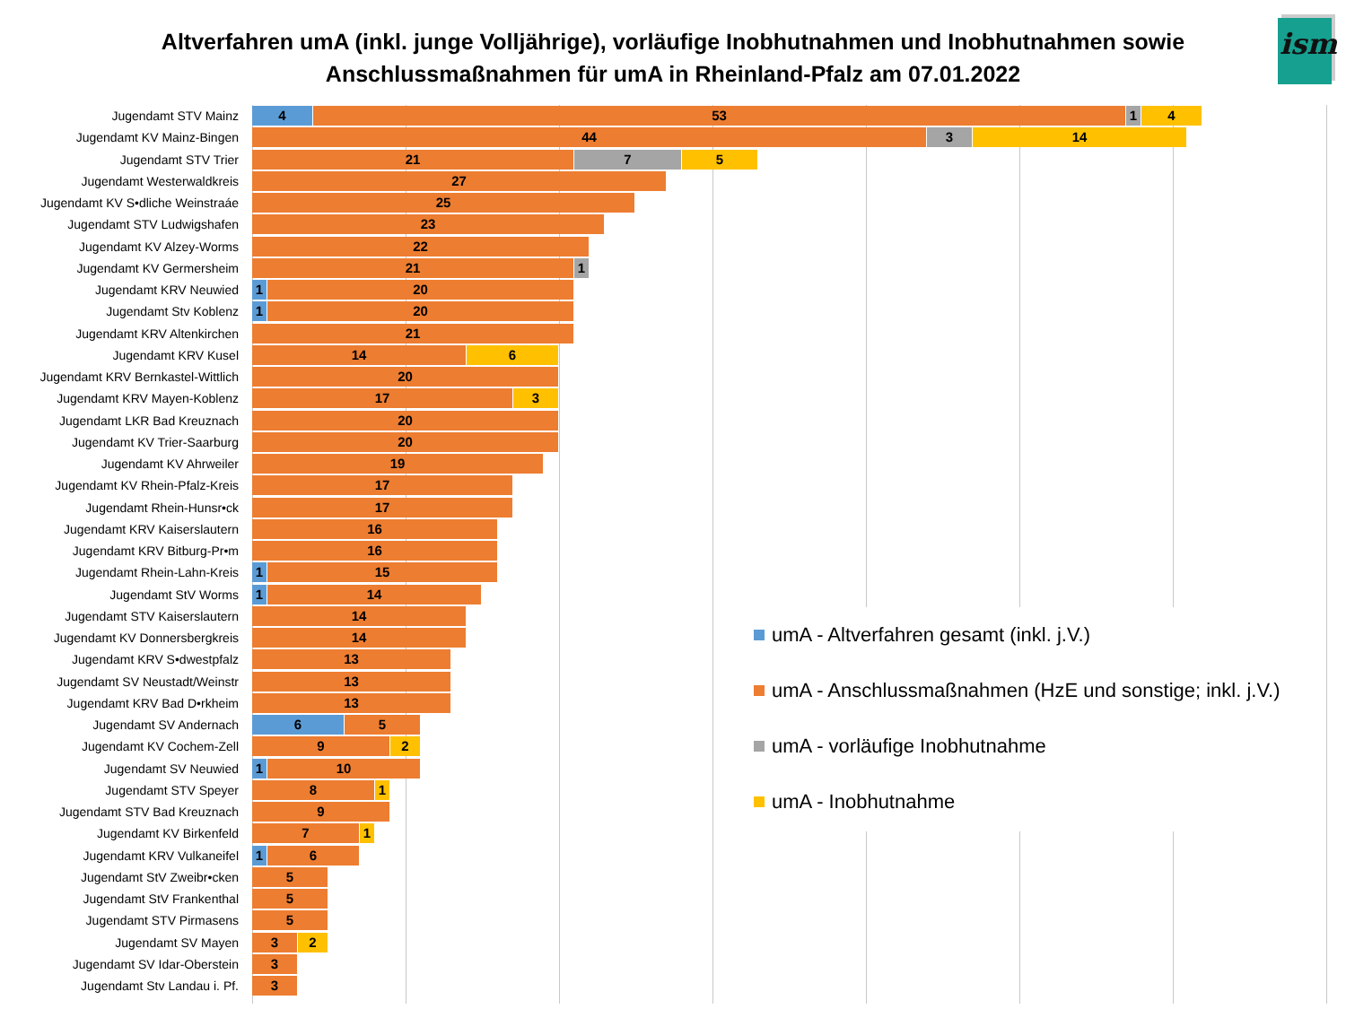Altverfahren umA (inkl. junge Volljährige), vorläufige Inobhutnahmen und Inobhutnahmen sowie
Anschlussmaßnahmen für umA in Rheinland-Pfalz am 07.01.2022
ism
Jugendamt STV Mainz
4 53 1 4
Jugendamt KV Mainz-Bingen
44 3 14
Jugendamt STV Trier
21 7 5
Jugendamt Westerwaldkreis
27
Jugendamt KV S•dliche Weinstraáe
25
Jugendamt STV Ludwigshafen
23
Jugendamt KV Alzey-Worms
22
Jugendamt KV Germersheim
21 1
Jugendamt KRV Neuwied
1 20
Jugendamt Stv Koblenz
1 20
Jugendamt KRV Altenkirchen
21
Jugendamt KRV Kusel
14 6
Jugendamt KRV Bernkastel-Wittlich
20
Jugendamt KRV Mayen-Koblenz
17 3
Jugendamt LKR Bad Kreuznach
20
Jugendamt KV Trier-Saarburg
20
Jugendamt KV Ahrweiler
19
Jugendamt KV Rhein-Pfalz-Kreis
17
Jugendamt Rhein-Hunsr•ck
17
Jugendamt KRV Kaiserslautern
16
Jugendamt KRV Bitburg-Pr•m
16
Jugendamt Rhein-Lahn-Kreis
1 15
Jugendamt StV Worms
1 14
Jugendamt STV Kaiserslautern
14
Jugendamt KV Donnersbergkreis
14
Jugendamt KRV S•dwestpfalz
13
Jugendamt SV Neustadt/Weinstr
13
Jugendamt KRV Bad D•rkheim
13
Jugendamt SV Andernach
6 5
Jugendamt KV Cochem-Zell
9 2
Jugendamt SV Neuwied
1 10
Jugendamt STV Speyer
8 1
Jugendamt STV Bad Kreuznach
9
Jugendamt KV Birkenfeld
7 1
Jugendamt KRV Vulkaneifel
1 6
Jugendamt StV Zweibr•cken
5
Jugendamt StV Frankenthal
5
Jugendamt STV Pirmasens
5
Jugendamt SV Mayen
3 2
Jugendamt SV Idar-Oberstein
3
Jugendamt Stv Landau i. Pf.
3
umA - Altverfahren gesamt (inkl. j.V.)
umA - Anschlussmaßnahmen (HzE und sonstige; inkl. j.V.)
umA - vorläufige Inobhutnahme
umA - Inobhutnahme